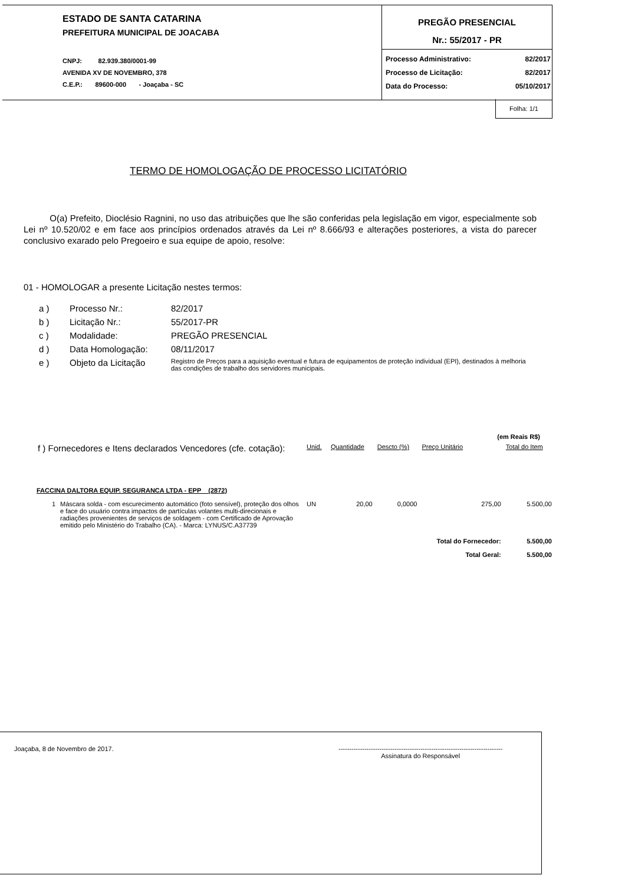ESTADO DE SANTA CATARINA
PREFEITURA MUNICIPAL DE JOACABA
CNPJ: 82.939.380/0001-99
AVENIDA XV DE NOVEMBRO, 378
C.E.P.: 89600-000 - Joaçaba - SC
PREGÃO PRESENCIAL
Nr.: 55/2017 - PR
Processo Administrativo: 82/2017
Processo de Licitação: 82/2017
Data do Processo: 05/10/2017
Folha: 1/1
TERMO DE HOMOLOGAÇÃO DE PROCESSO LICITATÓRIO
O(a) Prefeito, Dioclésio Ragnini, no uso das atribuições que lhe são conferidas pela legislação em vigor, especialmente sob Lei nº 10.520/02 e em face aos princípios ordenados através da Lei nº 8.666/93 e alterações posteriores, a vista do parecer conclusivo exarado pelo Pregoeiro e sua equipe de apoio, resolve:
01 - HOMOLOGAR a presente Licitação nestes termos:
| a ) | Processo Nr.: | 82/2017 |
| b ) | Licitação Nr.: | 55/2017-PR |
| c ) | Modalidade: | PREGÃO PRESENCIAL |
| d ) | Data Homologação: | 08/11/2017 |
| e ) | Objeto da Licitação | Registro de Preços para a aquisição eventual e futura de equipamentos de proteção individual (EPI), destinados à melhoria das condições de trabalho dos servidores municipais. |
(em Reais R$)
| f ) Fornecedores e Itens declarados Vencedores (cfe. cotação): | | Unid. | Quantidade | Descto (%) | Preço Unitário | Total do Item |
| FACCINA DALTORA EQUIP. SEGURANCA LTDA - EPP (2872) | | | | | | |
| 1 | Máscara solda - com escurecimento automático (foto sensível), proteção dos olhos e face do usuário contra impactos de partículas volantes multi-direcionais e radiações provenientes de serviços de soldagem - com Certificado de Aprovação emitido pelo Ministério do Trabalho (CA). - Marca: LYNUS/C.A37739 | UN | 20,00 | 0,0000 | 275,00 | 5.500,00 |
| | | | | | Total do Fornecedor: | 5.500,00 |
| | | | | | Total Geral: | 5.500,00 |
Joaçaba, 8 de Novembro de 2017. ----------------------------------------------------------------------------
Assinatura do Responsável